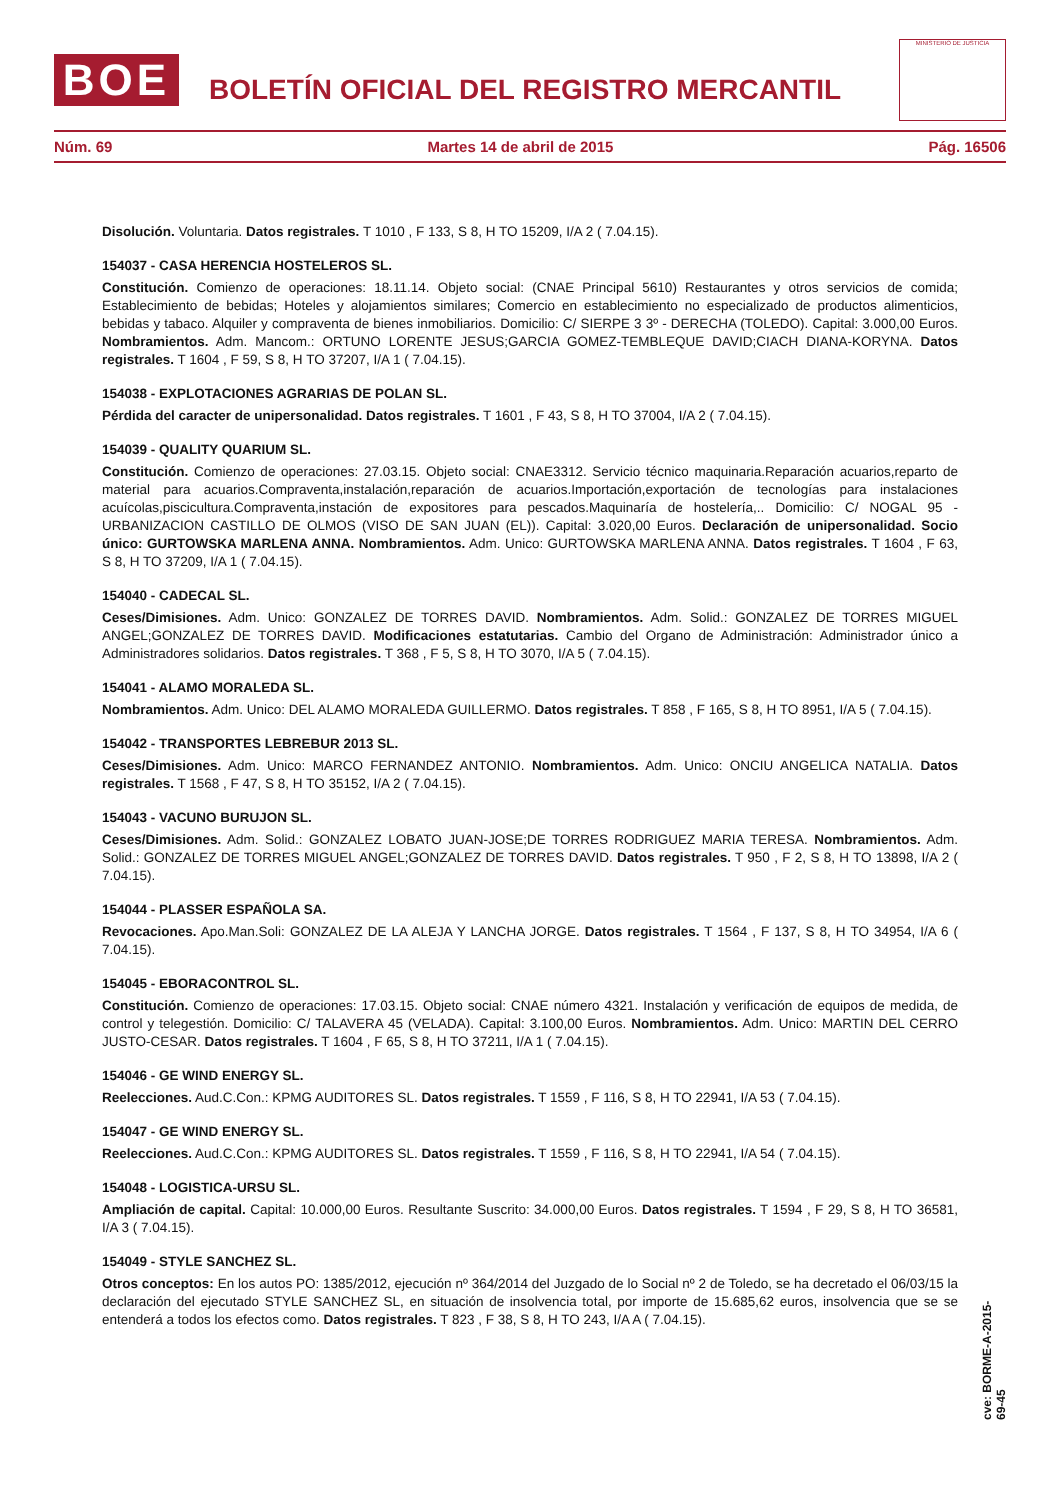BOE
BOLETÍN OFICIAL DEL REGISTRO MERCANTIL
MINISTERIO DE JUSTICIA
Núm. 69 Martes 14 de abril de 2015 Pág. 16506
Disolución. Voluntaria. Datos registrales. T 1010 , F 133, S 8, H TO 15209, I/A 2 ( 7.04.15).
154037 - CASA HERENCIA HOSTELEROS SL.
Constitución. Comienzo de operaciones: 18.11.14. Objeto social: (CNAE Principal 5610) Restaurantes y otros servicios de comida; Establecimiento de bebidas; Hoteles y alojamientos similares; Comercio en establecimiento no especializado de productos alimenticios, bebidas y tabaco. Alquiler y compraventa de bienes inmobiliarios. Domicilio: C/ SIERPE 3 3º - DERECHA (TOLEDO). Capital: 3.000,00 Euros. Nombramientos. Adm. Mancom.: ORTUNO LORENTE JESUS;GARCIA GOMEZ-TEMBLEQUE DAVID;CIACH DIANA-KORYNA. Datos registrales. T 1604 , F 59, S 8, H TO 37207, I/A 1 ( 7.04.15).
154038 - EXPLOTACIONES AGRARIAS DE POLAN SL.
Pérdida del caracter de unipersonalidad. Datos registrales. T 1601 , F 43, S 8, H TO 37004, I/A 2 ( 7.04.15).
154039 - QUALITY QUARIUM SL.
Constitución. Comienzo de operaciones: 27.03.15. Objeto social: CNAE3312. Servicio técnico maquinaria.Reparación acuarios,reparto de material para acuarios.Compraventa,instalación,reparación de acuarios.Importación,exportación de tecnologías para instalaciones acuícolas,piscicultura.Compraventa,instación de expositores para pescados.Maquinaría de hostelería,.. Domicilio: C/ NOGAL 95 - URBANIZACION CASTILLO DE OLMOS (VISO DE SAN JUAN (EL)). Capital: 3.020,00 Euros. Declaración de unipersonalidad. Socio único: GURTOWSKA MARLENA ANNA. Nombramientos. Adm. Unico: GURTOWSKA MARLENA ANNA. Datos registrales. T 1604 , F 63, S 8, H TO 37209, I/A 1 ( 7.04.15).
154040 - CADECAL SL.
Ceses/Dimisiones. Adm. Unico: GONZALEZ DE TORRES DAVID. Nombramientos. Adm. Solid.: GONZALEZ DE TORRES MIGUEL ANGEL;GONZALEZ DE TORRES DAVID. Modificaciones estatutarias. Cambio del Organo de Administración: Administrador único a Administradores solidarios. Datos registrales. T 368 , F 5, S 8, H TO 3070, I/A 5 ( 7.04.15).
154041 - ALAMO MORALEDA SL.
Nombramientos. Adm. Unico: DEL ALAMO MORALEDA GUILLERMO. Datos registrales. T 858 , F 165, S 8, H TO 8951, I/A 5 ( 7.04.15).
154042 - TRANSPORTES LEBREBUR 2013 SL.
Ceses/Dimisiones. Adm. Unico: MARCO FERNANDEZ ANTONIO. Nombramientos. Adm. Unico: ONCIU ANGELICA NATALIA. Datos registrales. T 1568 , F 47, S 8, H TO 35152, I/A 2 ( 7.04.15).
154043 - VACUNO BURUJON SL.
Ceses/Dimisiones. Adm. Solid.: GONZALEZ LOBATO JUAN-JOSE;DE TORRES RODRIGUEZ MARIA TERESA. Nombramientos. Adm. Solid.: GONZALEZ DE TORRES MIGUEL ANGEL;GONZALEZ DE TORRES DAVID. Datos registrales. T 950 , F 2, S 8, H TO 13898, I/A 2 ( 7.04.15).
154044 - PLASSER ESPAÑOLA SA.
Revocaciones. Apo.Man.Soli: GONZALEZ DE LA ALEJA Y LANCHA JORGE. Datos registrales. T 1564 , F 137, S 8, H TO 34954, I/A 6 ( 7.04.15).
154045 - EBORACONTROL SL.
Constitución. Comienzo de operaciones: 17.03.15. Objeto social: CNAE número 4321. Instalación y verificación de equipos de medida, de control y telegestión. Domicilio: C/ TALAVERA 45 (VELADA). Capital: 3.100,00 Euros. Nombramientos. Adm. Unico: MARTIN DEL CERRO JUSTO-CESAR. Datos registrales. T 1604 , F 65, S 8, H TO 37211, I/A 1 ( 7.04.15).
154046 - GE WIND ENERGY SL.
Reelecciones. Aud.C.Con.: KPMG AUDITORES SL. Datos registrales. T 1559 , F 116, S 8, H TO 22941, I/A 53 ( 7.04.15).
154047 - GE WIND ENERGY SL.
Reelecciones. Aud.C.Con.: KPMG AUDITORES SL. Datos registrales. T 1559 , F 116, S 8, H TO 22941, I/A 54 ( 7.04.15).
154048 - LOGISTICA-URSU SL.
Ampliación de capital. Capital: 10.000,00 Euros. Resultante Suscrito: 34.000,00 Euros. Datos registrales. T 1594 , F 29, S 8, H TO 36581, I/A 3 ( 7.04.15).
154049 - STYLE SANCHEZ SL.
Otros conceptos: En los autos PO: 1385/2012, ejecución nº 364/2014 del Juzgado de lo Social nº 2 de Toledo, se ha decretado el 06/03/15 la declaración del ejecutado STYLE SANCHEZ SL, en situación de insolvencia total, por importe de 15.685,62 euros, insolvencia que se se entenderá a todos los efectos como. Datos registrales. T 823 , F 38, S 8, H TO 243, I/A A ( 7.04.15).
cve: BORME-A-2015-69-45